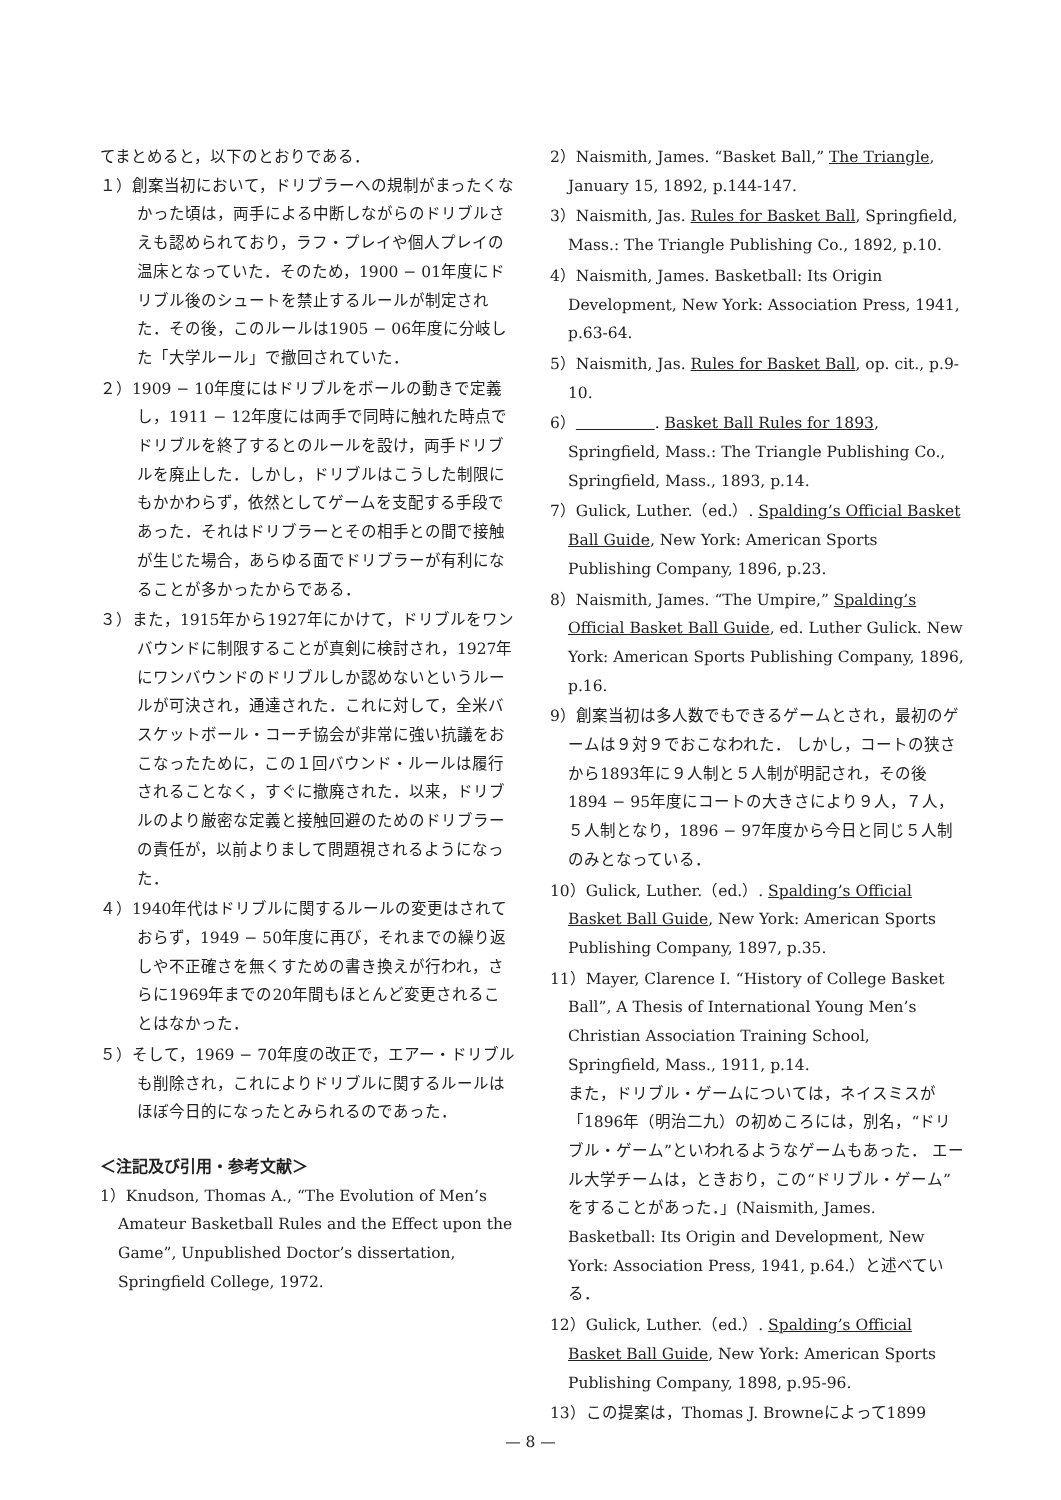てまとめると，以下のとおりである．
１）創案当初において，ドリブラーへの規制がまったくなかった頃は，両手による中断しながらのドリブルさえも認められており，ラフ・プレイや個人プレイの温床となっていた．そのため，1900 − 01年度にドリブル後のシュートを禁止するルールが制定された．その後，このルールは1905 − 06年度に分岐した「大学ルール」で撤回されていた．
２）1909 − 10年度にはドリブルをボールの動きで定義し，1911 − 12年度には両手で同時に触れた時点でドリブルを終了するとのルールを設け，両手ドリブルを廃止した．しかし，ドリブルはこうした制限にもかかわらず，依然としてゲームを支配する手段であった．それはドリブラーとその相手との間で接触が生じた場合，あらゆる面でドリブラーが有利になることが多かったからである．
３）また，1915年から1927年にかけて，ドリブルをワンバウンドに制限することが真剣に検討され，1927年にワンバウンドのドリブルしか認めないというルールが可決され，通達された．これに対して，全米バスケットボール・コーチ協会が非常に強い抗議をおこなったために，この１回バウンド・ルールは履行されることなく，すぐに撤廃された．以来，ドリブルのより厳密な定義と接触回避のためのドリブラーの責任が，以前よりまして問題視されるようになった．
４）1940年代はドリブルに関するルールの変更はされておらず，1949 − 50年度に再び，それまでの繰り返しや不正確さを無くすための書き換えが行われ，さらに1969年までの20年間もほとんど変更されることはなかった．
５）そして，1969 − 70年度の改正で，エアー・ドリブルも削除され，これによりドリブルに関するルールはほぼ今日的になったとみられるのであった．
＜注記及び引用・参考文献＞
1）Knudson, Thomas A., “The Evolution of Men’s Amateur Basketball Rules and the Effect upon the Game”, Unpublished Doctor’s dissertation, Springfield College, 1972.
2）Naismith, James. “Basket Ball,” The Triangle, January 15, 1892, p.144-147.
3）Naismith, Jas. Rules for Basket Ball, Springfield, Mass.: The Triangle Publishing Co., 1892, p.10.
4）Naismith, James. Basketball: Its Origin Development, New York: Association Press, 1941, p.63-64.
5）Naismith, Jas. Rules for Basket Ball, op. cit., p.9-10.
6） . Basket Ball Rules for 1893, Springfield, Mass.: The Triangle Publishing Co., Springfield, Mass., 1893, p.14.
7）Gulick, Luther.（ed.）. Spalding’s Official Basket Ball Guide, New York: American Sports Publishing Company, 1896, p.23.
8）Naismith, James. “The Umpire,” Spalding’s Official Basket Ball Guide, ed. Luther Gulick. New York: American Sports Publishing Company, 1896, p.16.
9）創案当初は多人数でもできるゲームとされ，最初のゲームは９対９でおこなわれた． しかし，コートの狭さから1893年に９人制と５人制が明記され，その後1894 − 95年度にコートの大きさにより９人，７人，５人制となり，1896 − 97年度から今日と同じ５人制のみとなっている．
10）Gulick, Luther.（ed.）. Spalding’s Official Basket Ball Guide, New York: American Sports Publishing Company, 1897, p.35.
11）Mayer, Clarence I. “History of College Basket Ball”, A Thesis of International Young Men’s Christian Association Training School, Springfield, Mass., 1911, p.14.
また，ドリブル・ゲームについては，ネイスミスが「1896年（明治二九）の初めころには，別名，“ドリブル・ゲーム”といわれるようなゲームもあった． エール大学チームは，ときおり，この“ドリブル・ゲーム”をすることがあった．」(Naismith, James. Basketball: Its Origin and Development, New York: Association Press, 1941, p.64.）と述べている．
12）Gulick, Luther.（ed.）. Spalding’s Official Basket Ball Guide, New York: American Sports Publishing Company, 1898, p.95-96.
13）この提案は，Thomas J. Browneによって1899
— 8 —